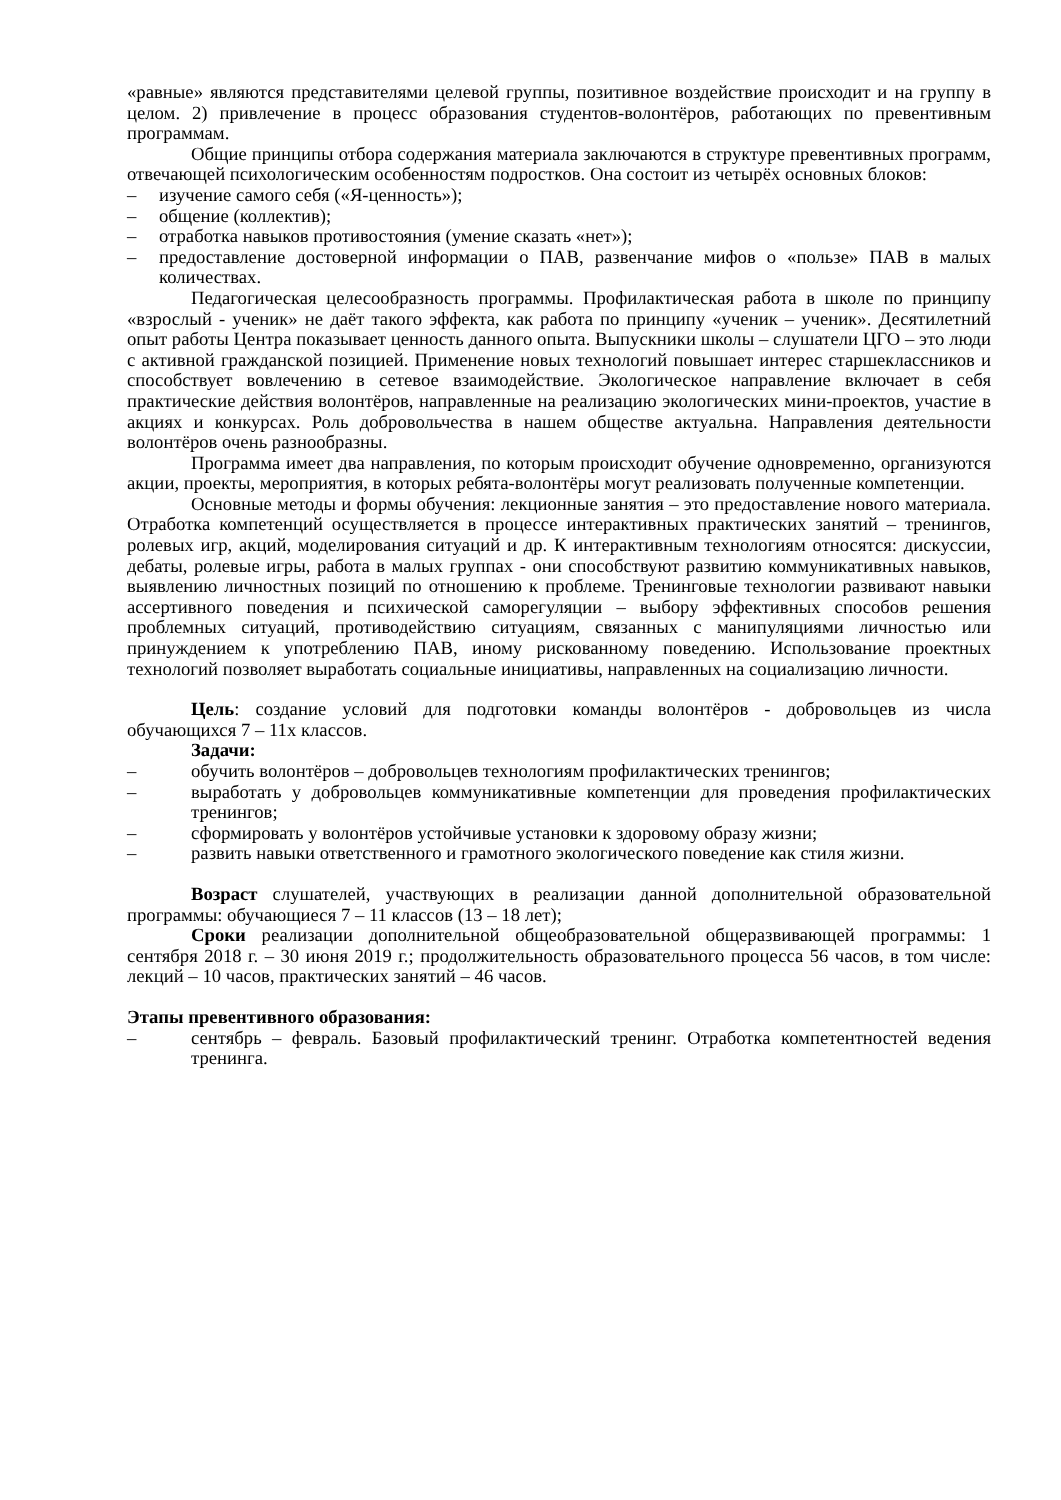«равные» являются представителями целевой группы, позитивное воздействие происходит и на группу в целом. 2) привлечение в процесс образования студентов-волонтёров, работающих по превентивным программам.
Общие принципы отбора содержания материала заключаются в структуре превентивных программ, отвечающей психологическим особенностям подростков. Она состоит из четырёх основных блоков:
– изучение самого себя («Я-ценность»);
– общение (коллектив);
– отработка навыков противостояния (умение сказать «нет»);
– предоставление достоверной информации о ПАВ, развенчание мифов о «пользе» ПАВ в малых количествах.
Педагогическая целесообразность программы. Профилактическая работа в школе по принципу «взрослый - ученик» не даёт такого эффекта, как работа по принципу «ученик – ученик». Десятилетний опыт работы Центра показывает ценность данного опыта. Выпускники школы – слушатели ЦГО – это люди с активной гражданской позицией. Применение новых технологий повышает интерес старшеклассников и способствует вовлечению в сетевое взаимодействие. Экологическое направление включает в себя практические действия волонтёров, направленные на реализацию экологических мини-проектов, участие в акциях и конкурсах. Роль добровольчества в нашем обществе актуальна. Направления деятельности волонтёров очень разнообразны.
Программа имеет два направления, по которым происходит обучение одновременно, организуются акции, проекты, мероприятия, в которых ребята-волонтёры могут реализовать полученные компетенции.
Основные методы и формы обучения: лекционные занятия – это предоставление нового материала. Отработка компетенций осуществляется в процессе интерактивных практических занятий – тренингов, ролевых игр, акций, моделирования ситуаций и др. К интерактивным технологиям относятся: дискуссии, дебаты, ролевые игры, работа в малых группах - они способствуют развитию коммуникативных навыков, выявлению личностных позиций по отношению к проблеме. Тренинговые технологии развивают навыки ассертивного поведения и психической саморегуляции – выбору эффективных способов решения проблемных ситуаций, противодействию ситуациям, связанных с манипуляциями личностью или принуждением к употреблению ПАВ, иному рискованному поведению. Использование проектных технологий позволяет выработать социальные инициативы, направленных на социализацию личности.
Цель: создание условий для подготовки команды волонтёров - добровольцев из числа обучающихся 7 – 11х классов.
Задачи:
– обучить волонтёров – добровольцев технологиям профилактических тренингов;
– выработать у добровольцев коммуникативные компетенции для проведения профилактических тренингов;
– сформировать у волонтёров устойчивые установки к здоровому образу жизни;
– развить навыки ответственного и грамотного экологического поведение как стиля жизни.
Возраст слушателей, участвующих в реализации данной дополнительной образовательной программы: обучающиеся 7 – 11 классов (13 – 18 лет);
Сроки реализации дополнительной общеобразовательной общеразвивающей программы: 1 сентября 2018 г. – 30 июня 2019 г.; продолжительность образовательного процесса 56 часов, в том числе: лекций – 10 часов, практических занятий – 46 часов.
Этапы превентивного образования:
– сентябрь – февраль. Базовый профилактический тренинг. Отработка компетентностей ведения тренинга.